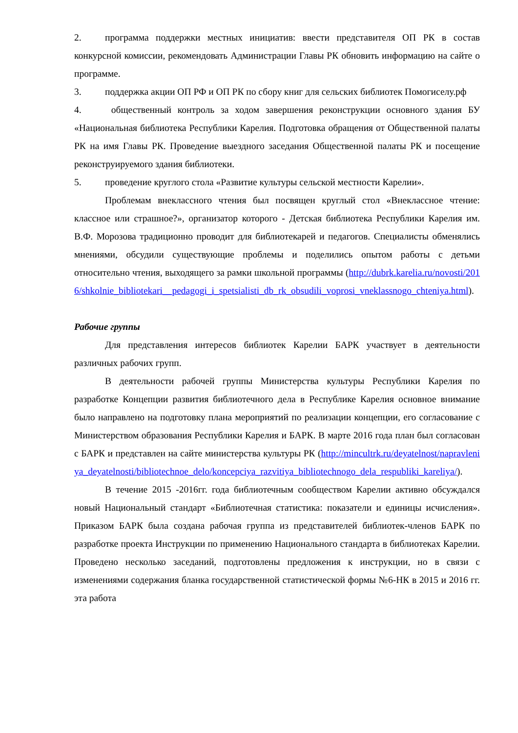2. программа поддержки местных инициатив: ввести представителя ОП РК в состав конкурсной комиссии, рекомендовать Администрации Главы РК обновить информацию на сайте о программе.
3. поддержка акции ОП РФ и ОП РК по сбору книг для сельских библиотек Помогиселу.рф
4. общественный контроль за ходом завершения реконструкции основного здания БУ «Национальная библиотека Республики Карелия. Подготовка обращения от Общественной палаты РК на имя Главы РК. Проведение выездного заседания Общественной палаты РК и посещение реконструируемого здания библиотеки.
5. проведение круглого стола «Развитие культуры сельской местности Карелии».
Проблемам внеклассного чтения был посвящен круглый стол «Внеклассное чтение: классное или страшное?», организатор которого - Детская библиотека Республики Карелия им. В.Ф. Морозова традиционно проводит для библиотекарей и педагогов. Специалисты обменялись мнениями, обсудили существующие проблемы и поделились опытом работы с детьми относительно чтения, выходящего за рамки школьной программы (http://dubrk.karelia.ru/novosti/2016/shkolnie_bibliotekari__pedagogi_i_spetsialisti_db_rk_obsudili_voprosi_vneklassnogo_chteniya.html).
Рабочие группы
Для представления интересов библиотек Карелии БАРК участвует в деятельности различных рабочих групп.
В деятельности рабочей группы Министерства культуры Республики Карелия по разработке Концепции развития библиотечного дела в Республике Карелия основное внимание было направлено на подготовку плана мероприятий по реализации концепции, его согласование с Министерством образования Республики Карелия и БАРК. В марте 2016 года план был согласован с БАРК и представлен на сайте министерства культуры РК (http://mincultrk.ru/deyatelnost/napravleniya_deyatelnosti/bibliotechnoe_delo/koncepciya_razvitiya_bibliotechnogo_dela_respubliki_kareliya/).
В течение 2015 -2016гг. года библиотечным сообществом Карелии активно обсуждался новый Национальный стандарт «Библиотечная статистика: показатели и единицы исчисления». Приказом БАРК была создана рабочая группа из представителей библиотек-членов БАРК по разработке проекта Инструкции по применению Национального стандарта в библиотеках Карелии. Проведено несколько заседаний, подготовлены предложения к инструкции, но в связи с изменениями содержания бланка государственной статистической формы №6-НК в 2015 и 2016 гг. эта работа